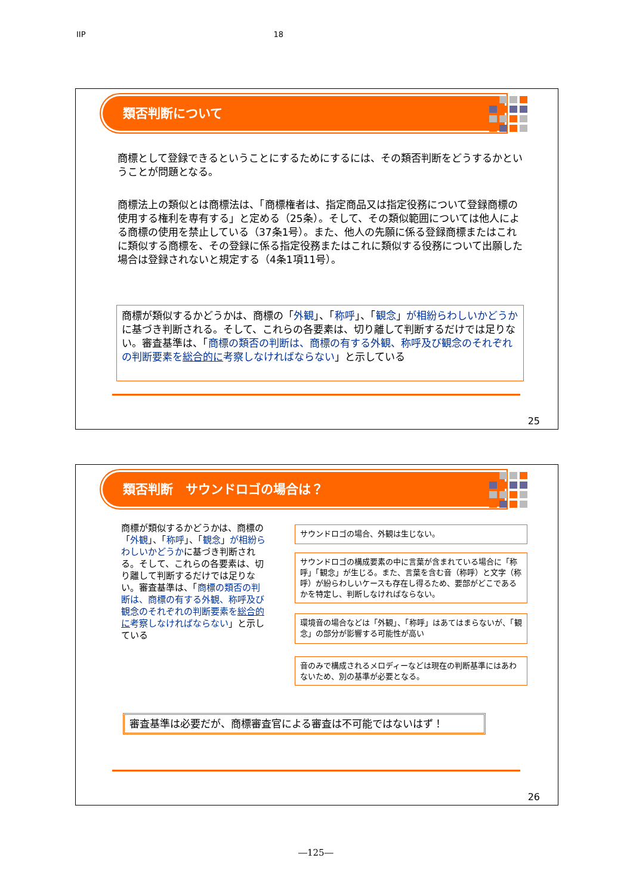IIP 18
類否判断について
商標として登録できるということにするためにするには、その類否判断をどうするかということが問題となる。
商標法上の類似とは商標法は、「商標権者は、指定商品又は指定役務について登録商標の使用する権利を専有する」と定める（25条）。そして、その類似範囲については他人による商標の使用を禁止している（37条1号）。また、他人の先願に係る登録商標またはこれに類似する商標を、その登録に係る指定役務またはこれに類似する役務について出願した場合は登録されないと規定する（4条1項11号）。
商標が類似するかどうかは、商標の「外観」、「称呼」、「観念」が相紛らわしいかどうかに基づき判断される。そして、これらの各要素は、切り離して判断するだけでは足りない。審査基準は、「商標の類否の判断は、商標の有する外観、称呼及び観念のそれぞれの判断要素を総合的に考察しなければならない」と示している
25
類否判断　サウンドロゴの場合は？
商標が類似するかどうかは、商標の「外観」、「称呼」、「観念」が相紛らわしいかどうかに基づき判断される。そして、これらの各要素は、切り離して判断するだけでは足りない。審査基準は、「商標の類否の判断は、商標の有する外観、称呼及び観念のそれぞれの判断要素を総合的に考察しなければならない」と示している
サウンドロゴの場合、外観は生じない。
サウンドロゴの構成要素の中に言葉が含まれている場合に「称呼」「観念」が生じる。また、言葉を含む音（称呼）と文字（称呼）が紛らわしいケースも存在し得るため、要部がどこであるかを特定し、判断しなければならない。
環境音の場合などは「外観」、「称呼」はあてはまらないが、「観念」の部分が影響する可能性が高い
音のみで構成されるメロディーなどは現在の判断基準にはあわないため、別の基準が必要となる。
審査基準は必要だが、商標審査官による審査は不可能ではないはず！
26
―125―